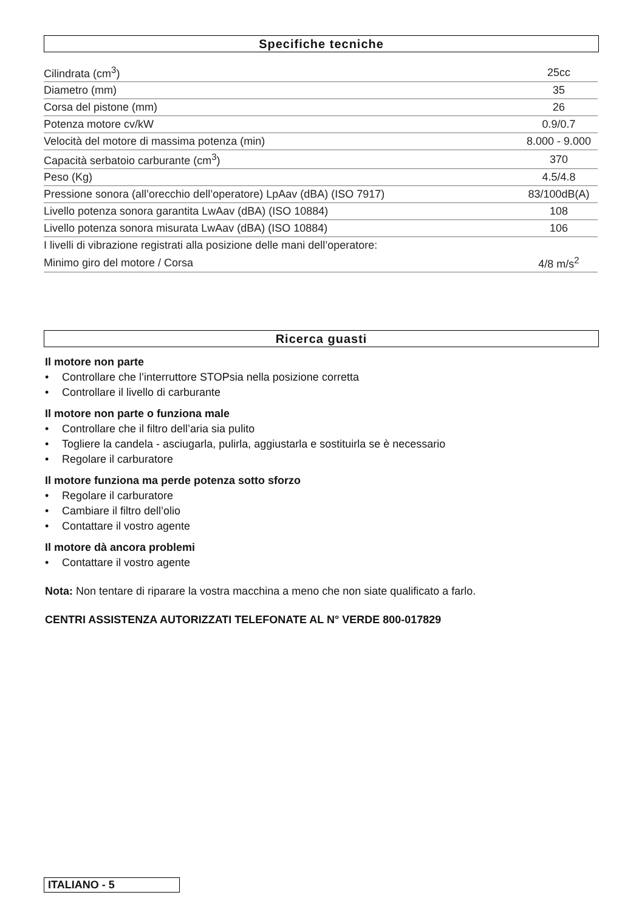Specifiche tecniche
| Cilindrata (cm<sup>3</sup>) | 25cc |
| Diametro (mm) | 35 |
| Corsa del pistone (mm) | 26 |
| Potenza motore cv/kW | 0.9/0.7 |
| Velocità del motore di massima potenza (min) | 8.000 - 9.000 |
| Capacità serbatoio carburante (cm<sup>3</sup>) | 370 |
| Peso (Kg) | 4.5/4.8 |
| Pressione sonora (all’orecchio dell’operatore) LpAav (dBA) (ISO 7917) | 83/100dB(A) |
| Livello potenza sonora garantita LwAav (dBA) (ISO 10884) | 108 |
| Livello potenza sonora misurata LwAav (dBA) (ISO 10884) | 106 |
| I livelli di vibrazione registrati alla posizione delle mani dell’operatore: | |
| Minimo giro del motore / Corsa | 4/8 m/s<sup>2</sup> |
Ricerca guasti
Il motore non parte
• Controllare che l’interruttore STOPsia nella posizione corretta
• Controllare il livello di carburante
Il motore non parte o funziona male
• Controllare che il filtro dell’aria sia pulito
• Togliere la candela - asciugarla, pulirla, aggiustarla e sostituirla se è necessario
• Regolare il carburatore
Il motore funziona ma perde potenza sotto sforzo
• Regolare il carburatore
• Cambiare il filtro dell’olio
• Contattare il vostro agente
Il motore dà ancora problemi
• Contattare il vostro agente
Nota: Non tentare di riparare la vostra macchina a meno che non siate qualificato a farlo.
CENTRI ASSISTENZA AUTORIZZATI TELEFONATE AL N° VERDE 800-017829
ITALIANO - 5